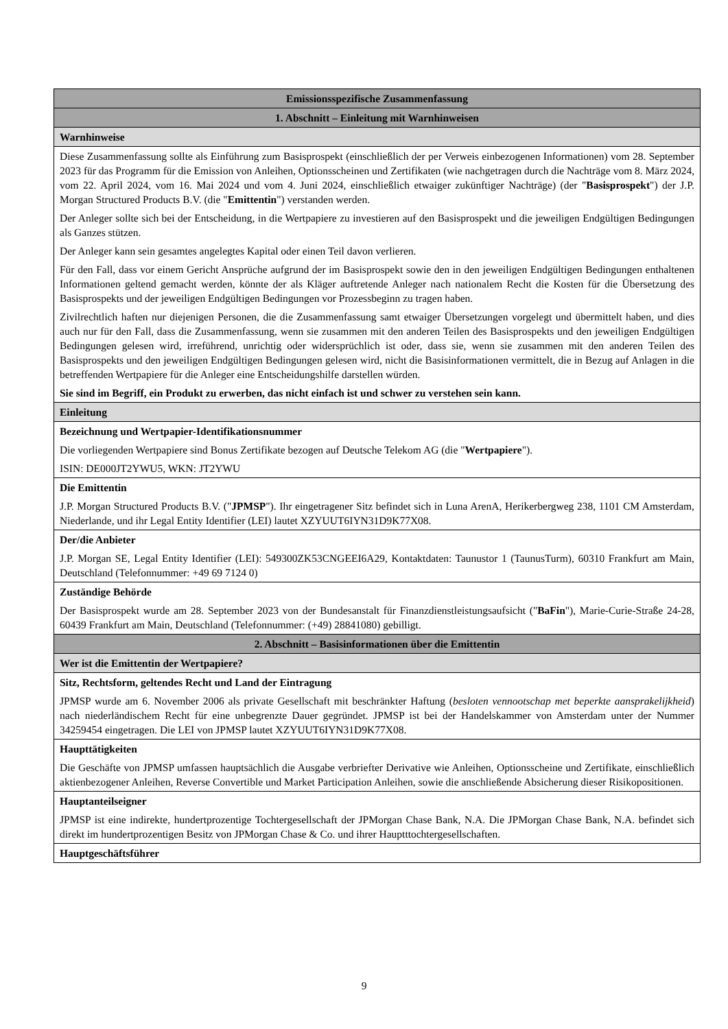| Emissionsspezifische Zusammenfassung |
| 1. Abschnitt – Einleitung mit Warnhinweisen |
| Warnhinweise |
| Diese Zusammenfassung sollte als Einführung zum Basisprospekt (einschließlich der per Verweis einbezogenen Informationen) vom 28. September 2023 für das Programm für die Emission von Anleihen, Optionsscheinen und Zertifikaten (wie nachgetragen durch die Nachträge vom 8. März 2024, vom 22. April 2024, vom 16. Mai 2024 und vom 4. Juni 2024, einschließlich etwaiger zukünftiger Nachträge) (der " Basisprospekt ") der J.P. Morgan Structured Products B.V. (die " Emittentin ") verstanden werden. Der Anleger sollte sich bei der Entscheidung, in die Wertpapiere zu investieren auf den Basisprospekt und die jeweiligen Endgültigen Bedingungen als Ganzes stützen. Der Anleger kann sein gesamtes angelegtes Kapital oder einen Teil davon verlieren. Für den Fall, dass vor einem Gericht Ansprüche aufgrund der im Basisprospekt sowie den in den jeweiligen Endgültigen Bedingungen enthaltenen Informationen geltend gemacht werden, könnte der als Kläger auftretende Anleger nach nationalem Recht die Kosten für die Übersetzung des Basisprospekts und der jeweiligen Endgültigen Bedingungen vor Prozessbeginn zu tragen haben. Zivilrechtlich haften nur diejenigen Personen, die die Zusammenfassung samt etwaiger Übersetzungen vorgelegt und übermittelt haben, und dies auch nur für den Fall, dass die Zusammenfassung, wenn sie zusammen mit den anderen Teilen des Basisprospekts und den jeweiligen Endgültigen Bedingungen gelesen wird, irreführend, unrichtig oder widersprüchlich ist oder, dass sie, wenn sie zusammen mit den anderen Teilen des Basisprospekts und den jeweiligen Endgültigen Bedingungen gelesen wird, nicht die Basisinformationen vermittelt, die in Bezug auf Anlagen in die betreffenden Wertpapiere für die Anleger eine Entscheidungshilfe darstellen würden. Sie sind im Begriff, ein Produkt zu erwerben, das nicht einfach ist und schwer zu verstehen sein kann. |
| Einleitung |
| Bezeichnung und Wertpapier-Identifikationsnummer Die vorliegenden Wertpapiere sind Bonus Zertifikate bezogen auf Deutsche Telekom AG (die " Wertpapiere "). ISIN: DE000JT2YWU5, WKN: JT2YWU |
| Die Emittentin J.P. Morgan Structured Products B.V. (" JPMSP "). Ihr eingetragener Sitz befindet sich in Luna ArenA, Herikerbergweg 238, 1101 CM Amsterdam, Niederlande, und ihr Legal Entity Identifier (LEI) lautet XZYUUT6IYN31D9K77X08. |
| Der/die Anbieter J.P. Morgan SE, Legal Entity Identifier (LEI): 549300ZK53CNGEEI6A29, Kontaktdaten: Taunustor 1 (TaunusTurm), 60310 Frankfurt am Main, Deutschland (Telefonnummer: +49 69 7124 0) |
| Zuständige Behörde Der Basisprospekt wurde am 28. September 2023 von der Bundesanstalt für Finanzdienstleistungsaufsicht (" BaFin "), Marie-Curie-Straße 24-28, 60439 Frankfurt am Main, Deutschland (Telefonnummer: (+49) 28841080) gebilligt. |
| 2. Abschnitt – Basisinformationen über die Emittentin |
| Wer ist die Emittentin der Wertpapiere? |
| Sitz, Rechtsform, geltendes Recht und Land der Eintragung JPMSP wurde am 6. November 2006 als private Gesellschaft mit beschränkter Haftung ( besloten vennootschap met beperkte aansprakelijkheid ) nach niederländischem Recht für eine unbegrenzte Dauer gegründet. JPMSP ist bei der Handelskammer von Amsterdam unter der Nummer 34259454 eingetragen. Die LEI von JPMSP lautet XZYUUT6IYN31D9K77X08. |
| Haupttätigkeiten Die Geschäfte von JPMSP umfassen hauptsächlich die Ausgabe verbriefter Derivative wie Anleihen, Optionsscheine und Zertifikate, einschließlich aktienbezogener Anleihen, Reverse Convertible und Market Participation Anleihen, sowie die anschließende Absicherung dieser Risikopositionen. |
| Hauptanteilseigner JPMSP ist eine indirekte, hundertprozentige Tochtergesellschaft der JPMorgan Chase Bank, N.A. Die JPMorgan Chase Bank, N.A. befindet sich direkt im hundertprozentigen Besitz von JPMorgan Chase & Co. und ihrer Hauptttochtergesellschaften. |
| Hauptgeschäftsführer |
9